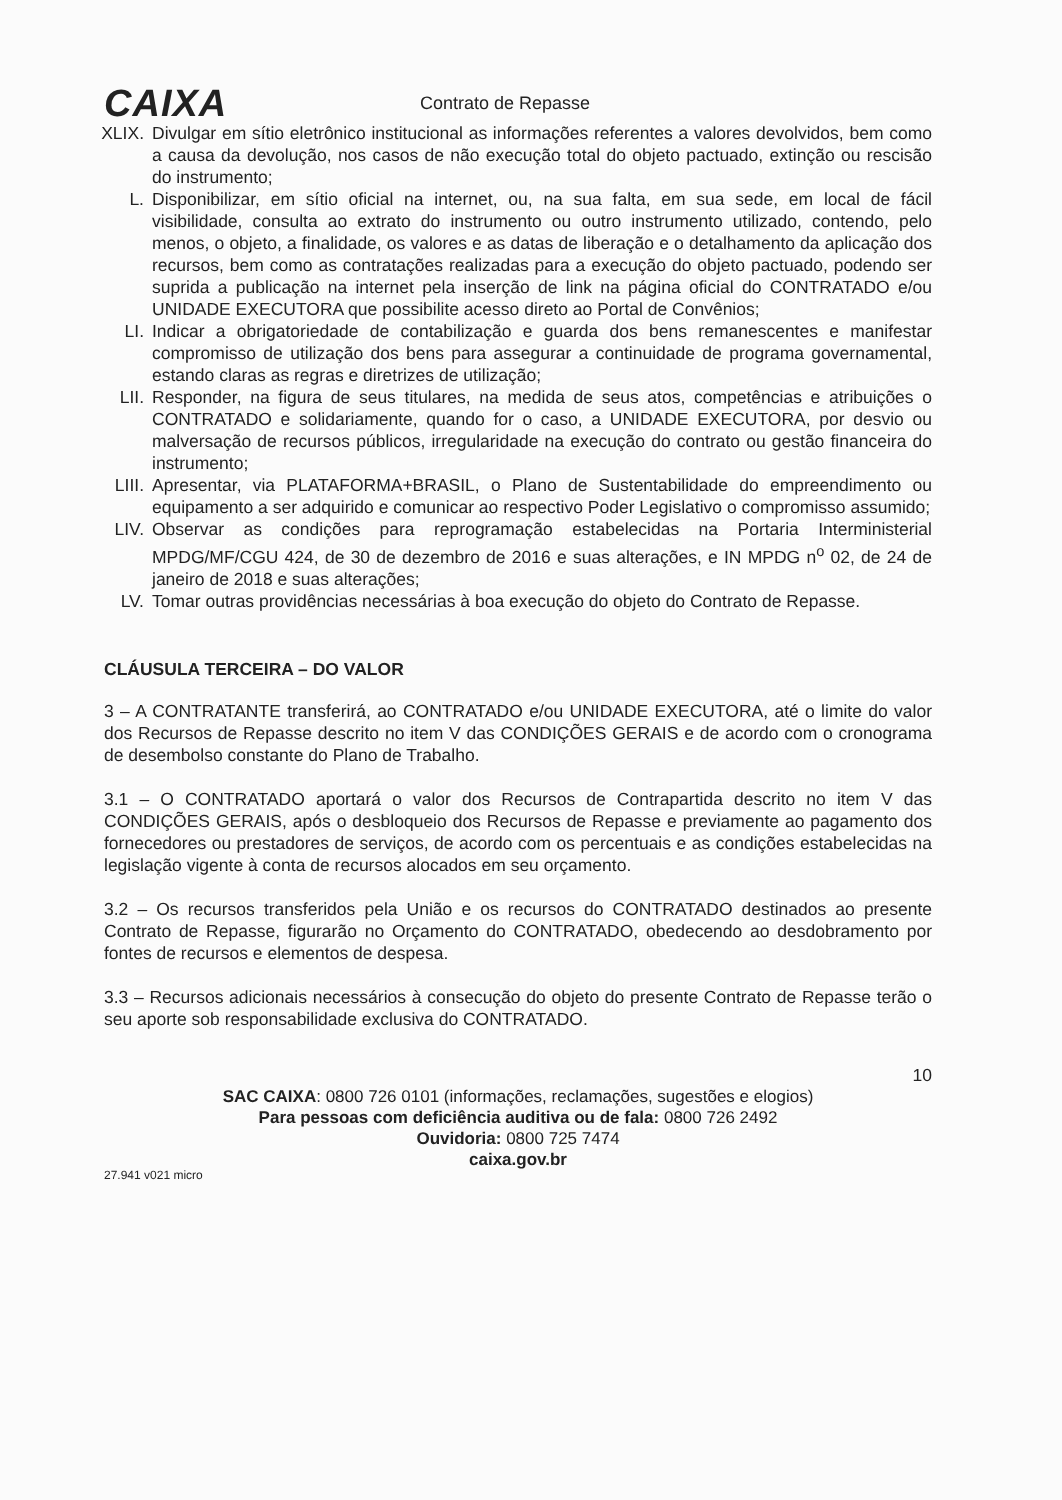CAIXA
Contrato de Repasse
XLIX. Divulgar em sítio eletrônico institucional as informações referentes a valores devolvidos, bem como a causa da devolução, nos casos de não execução total do objeto pactuado, extinção ou rescisão do instrumento;
L. Disponibilizar, em sítio oficial na internet, ou, na sua falta, em sua sede, em local de fácil visibilidade, consulta ao extrato do instrumento ou outro instrumento utilizado, contendo, pelo menos, o objeto, a finalidade, os valores e as datas de liberação e o detalhamento da aplicação dos recursos, bem como as contratações realizadas para a execução do objeto pactuado, podendo ser suprida a publicação na internet pela inserção de link na página oficial do CONTRATADO e/ou UNIDADE EXECUTORA que possibilite acesso direto ao Portal de Convênios;
LI. Indicar a obrigatoriedade de contabilização e guarda dos bens remanescentes e manifestar compromisso de utilização dos bens para assegurar a continuidade de programa governamental, estando claras as regras e diretrizes de utilização;
LII. Responder, na figura de seus titulares, na medida de seus atos, competências e atribuições o CONTRATADO e solidariamente, quando for o caso, a UNIDADE EXECUTORA, por desvio ou malversação de recursos públicos, irregularidade na execução do contrato ou gestão financeira do instrumento;
LIII. Apresentar, via PLATAFORMA+BRASIL, o Plano de Sustentabilidade do empreendimento ou equipamento a ser adquirido e comunicar ao respectivo Poder Legislativo o compromisso assumido;
LIV. Observar as condições para reprogramação estabelecidas na Portaria Interministerial MPDG/MF/CGU 424, de 30 de dezembro de 2016 e suas alterações, e IN MPDG n<sup>o</sup> 02, de 24 de janeiro de 2018 e suas alterações;
LV. Tomar outras providências necessárias à boa execução do objeto do Contrato de Repasse.
CLÁUSULA TERCEIRA – DO VALOR
3 – A CONTRATANTE transferirá, ao CONTRATADO e/ou UNIDADE EXECUTORA, até o limite do valor dos Recursos de Repasse descrito no item V das CONDIÇÕES GERAIS e de acordo com o cronograma de desembolso constante do Plano de Trabalho.
3.1 – O CONTRATADO aportará o valor dos Recursos de Contrapartida descrito no item V das CONDIÇÕES GERAIS, após o desbloqueio dos Recursos de Repasse e previamente ao pagamento dos fornecedores ou prestadores de serviços, de acordo com os percentuais e as condições estabelecidas na legislação vigente à conta de recursos alocados em seu orçamento.
3.2 – Os recursos transferidos pela União e os recursos do CONTRATADO destinados ao presente Contrato de Repasse, figurarão no Orçamento do CONTRATADO, obedecendo ao desdobramento por fontes de recursos e elementos de despesa.
3.3 – Recursos adicionais necessários à consecução do objeto do presente Contrato de Repasse terão o seu aporte sob responsabilidade exclusiva do CONTRATADO.
10
SAC CAIXA: 0800 726 0101 (informações, reclamações, sugestões e elogios)
Para pessoas com deficiência auditiva ou de fala: 0800 726 2492
Ouvidoria: 0800 725 7474
caixa.gov.br
27.941 v021 micro